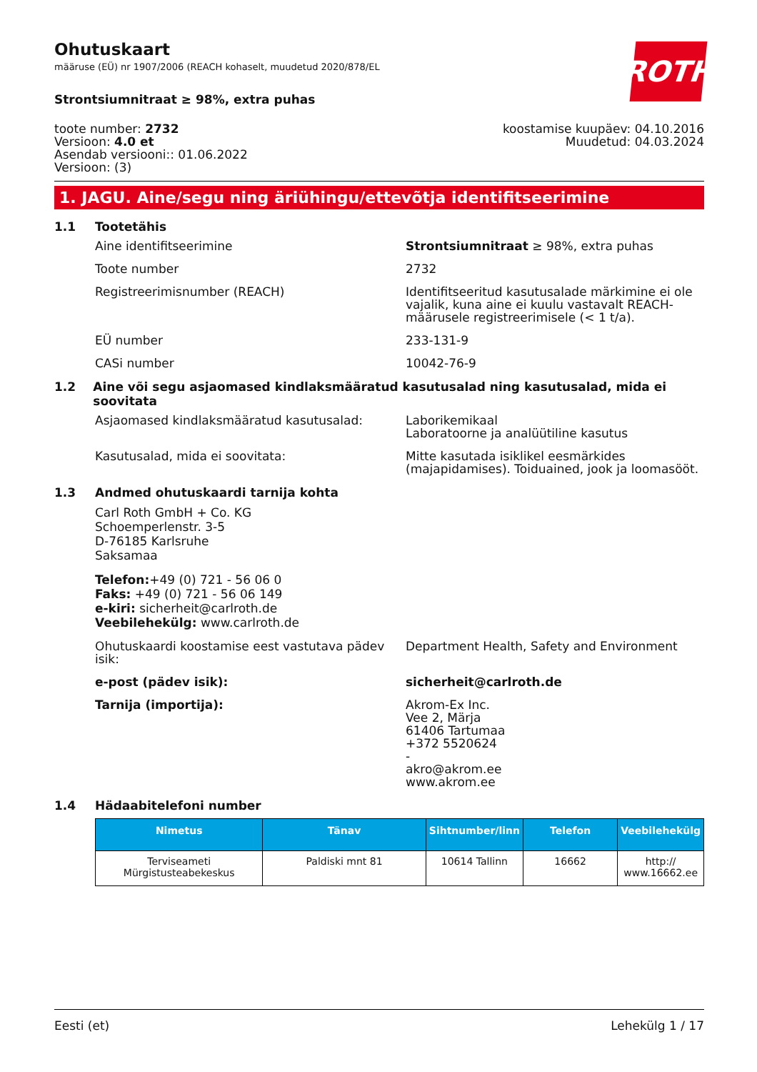Ohutuskaart
määruse (EÜ) nr 1907/2006 (REACH kohaselt, muudetud 2020/878/EL
ROTH
Strontsiumnitraat ≥ 98%, extra puhas
toote number: 2732
Versioon: 4.0 et
Asendab versiooni:: 01.06.2022
Versioon: (3)
koostamise kuupäev: 04.10.2016
Muudetud: 04.03.2024
1. JAGU. Aine/segu ning äriühingu/ettevõtja identifitseerimine
1.1 Tootetähis
Aine identifitseerimine Strontsiumnitraat ≥ 98%, extra puhas
Toote number 2732
Registreerimisnumber (REACH) Identifitseeritud kasutusalade märkimine ei ole vajalik, kuna aine ei kuulu vastavalt REACH-määrusele registreerimisele (< 1 t/a).
EÜ number 233-131-9
CASi number 10042-76-9
1.2 Aine või segu asjaomased kindlaksmääratud kasutusalad ning kasutusalad, mida ei soovitata
Asjaomased kindlaksmääratud kasutusalad: Laborikemikaal
Laboratoorne ja analüütiline kasutus
Kasutusalad, mida ei soovitata: Mitte kasutada isiklikel eesmärkides (majapidamises). Toiduained, jook ja loomasööt.
1.3 Andmed ohutuskaardi tarnija kohta
Carl Roth GmbH + Co. KG
Schoemperlenstr. 3-5
D-76185 Karlsruhe
Saksamaa
Telefon:+49 (0) 721 - 56 06 0
Faks: +49 (0) 721 - 56 06 149
e-kiri: sicherheit@carlroth.de
Veebilehekülg: www.carlroth.de
Ohutuskaardi koostamise eest vastutava pädev isik:
Department Health, Safety and Environment
e-post (pädev isik): sicherheit@carlroth.de
Tarnija (importija): Akrom-Ex Inc.
Vee 2, Märja
61406 Tartumaa
+372 5520624
-
akro@akrom.ee
www.akrom.ee
1.4 Hädaabitelefoni number
| Nimetus | Tänav | Sihtnumber/linn | Telefon | Veebilehekülg |
| --- | --- | --- | --- | --- |
| Terviseameti Mürgistusteabekeskus | Paldiski mnt 81 | 10614 Tallinn | 16662 | http:// www.16662.ee |
Eesti (et) Lehekülg 1 / 17